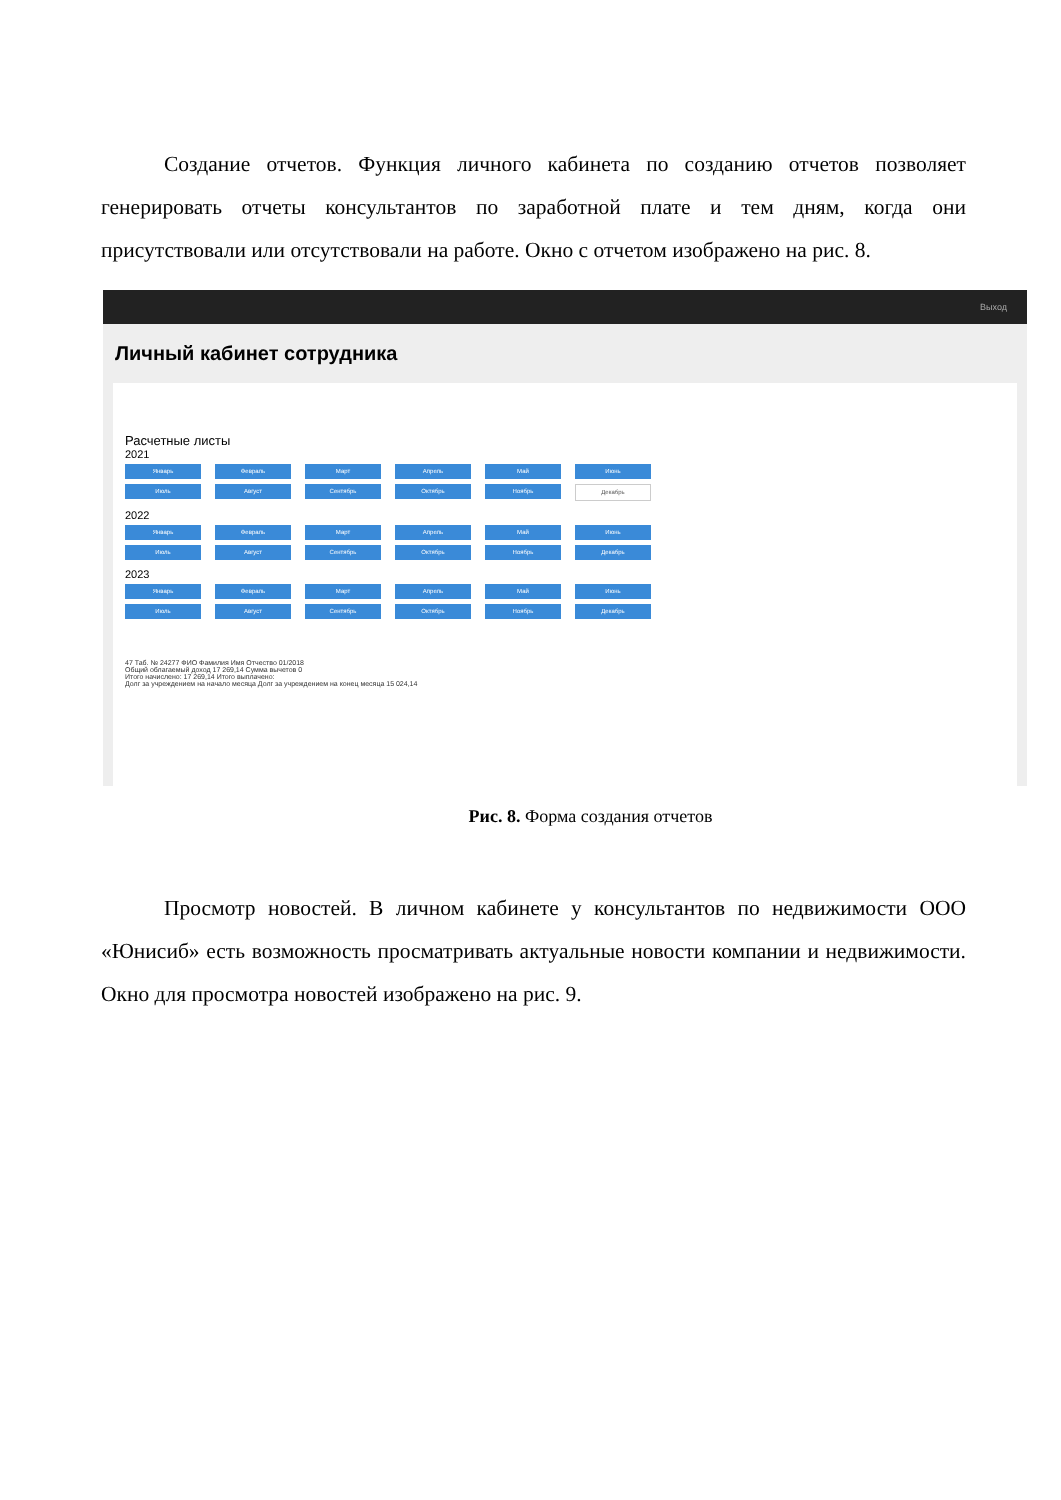Создание отчетов. Функция личного кабинета по созданию отчетов позволяет генерировать отчеты консультантов по заработной плате и тем дням, когда они присутствовали или отсутствовали на работе. Окно с отчетом изображено на рис. 8.
Выход
Личный кабинет сотрудника
Расчетные листы
2021
Январь Февраль Март Апрель Май Июнь Июль Август Сентябрь Октябрь Ноябрь Декабрь
2022
Январь Февраль Март Апрель Май Июнь Июль Август Сентябрь Октябрь Ноябрь Декабрь
2023
Январь Февраль Март Апрель Май Июнь Июль Август Сентябрь Октябрь Ноябрь Декабрь
47 Таб. № 24277 ФИО Фамилия Имя Отчество 01/2018
Общий облагаемый доход 17 269,14 Сумма вычетов 0
Итого начислено: 17 269,14 Итого выплачено:
Долг за учреждением на начало месяца Долг за учреждением на конец месяца 15 024,14
Рис. 8. Форма создания отчетов
Просмотр новостей. В личном кабинете у консультантов по недвижимости ООО «Юнисиб» есть возможность просматривать актуальные новости компании и недвижимости. Окно для просмотра новостей изображено на рис. 9.